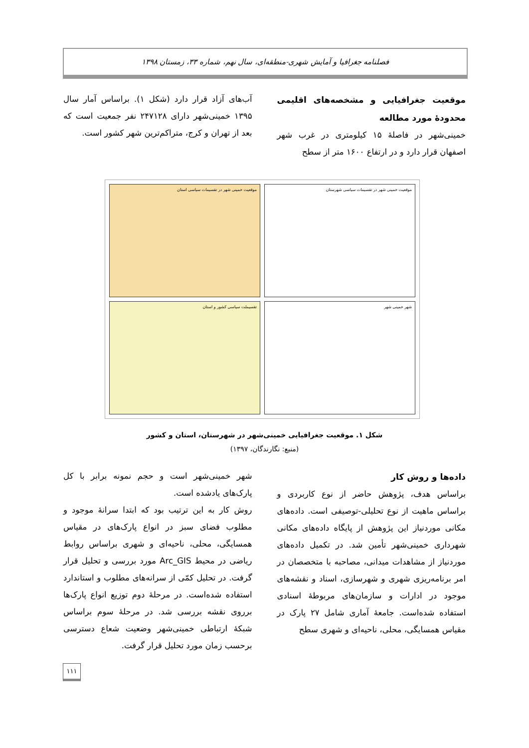فصلنامه جغرافیا و آمایش شهری-منطقه‌ای، سال نهم، شماره ۳۳، زمستان ۱۳۹۸
موقعیت جغرافیایی و مشخصه‌های اقلیمی محدودهٔ مورد مطالعه
خمینی‌شهر در فاصلهٔ ۱۵ کیلومتری در غرب شهر اصفهان قرار دارد و در ارتفاع ۱۶۰۰ متر از سطح
آب‌های آزاد قرار دارد (شکل ۱). براساس آمار سال ۱۳۹۵ خمینی‌شهر دارای ۲۴۷۱۲۸ نفر جمعیت است که بعد از تهران و کرج، متراکم‌ترین شهر کشور است.
موقعیت خمینی شهر در تقسیمات سیاسی شهرستان
موقعیت خمینی شهر در تقسیمات سیاسی استان
شهر خمینی شهر
تقسیملت سیاسی کشور و استان
شکل ۱. موقعیت جغرافیایی خمینی‌شهر در شهرستان، استان و کشور
(منبع: نگارندگان، ۱۳۹۷)
داده‌ها و روش کار
براساس هدف، پژوهش حاضر از نوع کاربردی و براساس ماهیت از نوع تحلیلی-توصیفی است. داده‌های مکانی موردنیاز این پژوهش از پایگاه داده‌های مکانی شهرداری خمینی‌شهر تأمین شد. در تکمیل داده‌های موردنیاز از مشاهدات میدانی، مصاحبه با متخصصان در امر برنامه‌ریزی شهری و شهرسازی، اسناد و نقشه‌های موجود در ادارات و سازمان‌های مربوطهٔ اسنادی استفاده شده‌است. جامعهٔ آماری شامل ۲۷ پارک در مقیاس همسایگی، محلی، ناحیه‌ای و شهری سطح
شهر خمینی‌شهر است و حجم نمونه برابر با کل پارک‌های یادشده است.
روش کار به این ترتیب بود که ابتدا سرانهٔ موجود و مطلوب فضای سبز در انواع پارک‌های در مقیاس همسایگی، محلی، ناحیه‌ای و شهری براساس روابط ریاضی در محیط Arc_GIS مورد بررسی و تحلیل قرار گرفت. در تحلیل کمّی از سرانه‌های مطلوب و استاندارد استفاده شده‌است. در مرحلهٔ دوم توزیع انواع پارک‌ها برروی نقشه بررسی شد. در مرحلهٔ سوم براساس شبکهٔ ارتباطی خمینی‌شهر وضعیت شعاع دسترسی برحسب زمان مورد تحلیل قرار گرفت.
۱۱۱